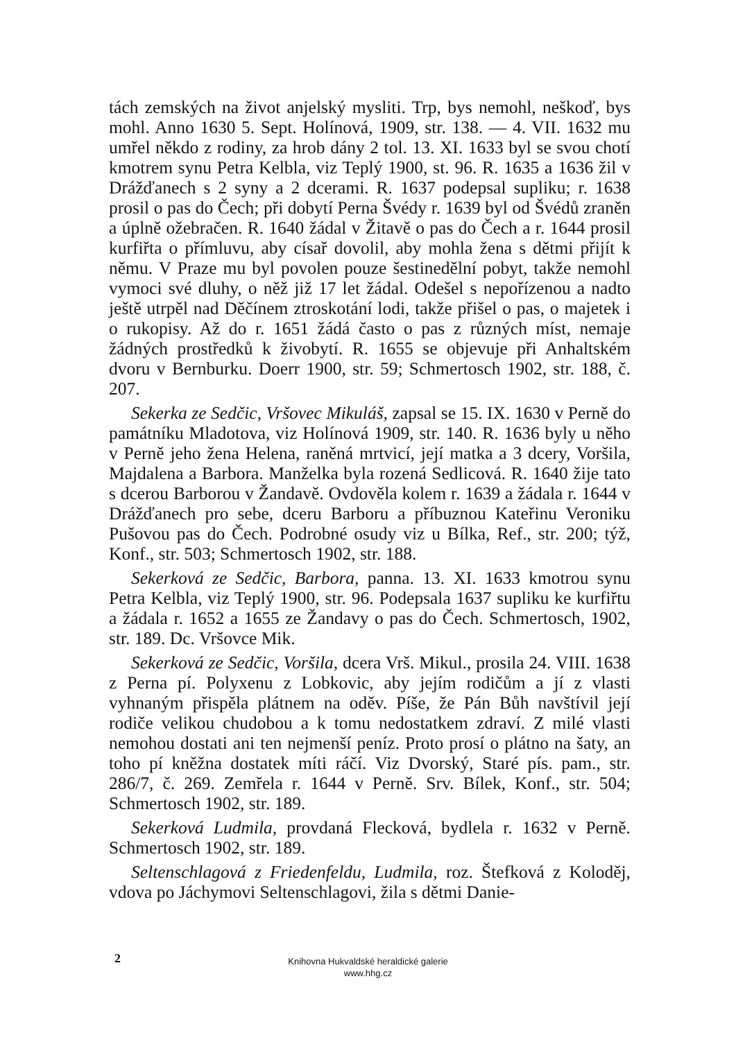tách zemských na život anjelský mysliti. Trp, bys nemohl, neškoď, bys mohl. Anno 1630 5. Sept. Holínová, 1909, str. 138. — 4. VII. 1632 mu umřel někdo z rodiny, za hrob dány 2 tol. 13. XI. 1633 byl se svou chotí kmotrem synu Petra Kelbla, viz Teplý 1900, st. 96. R. 1635 a 1636 žil v Drážďanech s 2 syny a 2 dcerami. R. 1637 podepsal supliku; r. 1638 prosil o pas do Čech; při dobytí Perna Švédy r. 1639 byl od Švédů zraněn a úplně ožebračen. R. 1640 žádal v Žitavě o pas do Čech a r. 1644 prosil kurfiřta o přímluvu, aby císař dovolil, aby mohla žena s dětmi přijít k němu. V Praze mu byl povolen pouze šestinedělní pobyt, takže nemohl vymoci své dluhy, o něž již 17 let žádal. Odešel s nepořízenou a nadto ještě utrpěl nad Děčínem ztroskotání lodi, takže přišel o pas, o majetek i o rukopisy. Až do r. 1651 žádá často o pas z různých míst, nemaje žádných prostředků k živobytí. R. 1655 se objevuje při Anhaltském dvoru v Bernburku. Doerr 1900, str. 59; Schmertosch 1902, str. 188, č. 207.
Sekerka ze Sedčic, Vršovec Mikuláš, zapsal se 15. IX. 1630 v Perně do památníku Mladotova, viz Holínová 1909, str. 140. R. 1636 byly u něho v Perně jeho žena Helena, raněná mrtvicí, její matka a 3 dcery, Voršila, Majdalena a Barbora. Manželka byla rozená Sedlicová. R. 1640 žije tato s dcerou Barborou v Žandavě. Ovdověla kolem r. 1639 a žádala r. 1644 v Drážďanech pro sebe, dceru Barboru a příbuznou Kateřinu Veroniku Pušovou pas do Čech. Podrobné osudy viz u Bílka, Ref., str. 200; týž, Konf., str. 503; Schmertosch 1902, str. 188.
Sekerková ze Sedčic, Barbora, panna. 13. XI. 1633 kmotrou synu Petra Kelbla, viz Teplý 1900, str. 96. Podepsala 1637 supliku ke kurfiřtu a žádala r. 1652 a 1655 ze Žandavy o pas do Čech. Schmertosch, 1902, str. 189. Dc. Vršovce Mik.
Sekerková ze Sedčic, Voršila, dcera Vrš. Mikul., prosila 24. VIII. 1638 z Perna pí. Polyxenu z Lobkovic, aby jejím rodičům a jí z vlasti vyhnaným přispěla plátnem na oděv. Píše, že Pán Bůh navštívil její rodiče velikou chudobou a k tomu nedostatkem zdraví. Z milé vlasti nemohou dostati ani ten nejmenší peníz. Proto prosí o plátno na šaty, an toho pí kněžna dostatek míti ráčí. Viz Dvorský, Staré pís. pam., str. 286/7, č. 269. Zemřela r. 1644 v Perně. Srv. Bílek, Konf., str. 504; Schmertosch 1902, str. 189.
Sekerková Ludmila, provdaná Flecková, bydlela r. 1632 v Perně. Schmertosch 1902, str. 189.
Seltenschlagová z Friedenfeldu, Ludmila, roz. Štefková z Koloděj, vdova po Jáchymovi Seltenschlagovi, žila s dětmi Danie-
2
Knihovna Hukvaldské heraldické galerie
www.hhg.cz